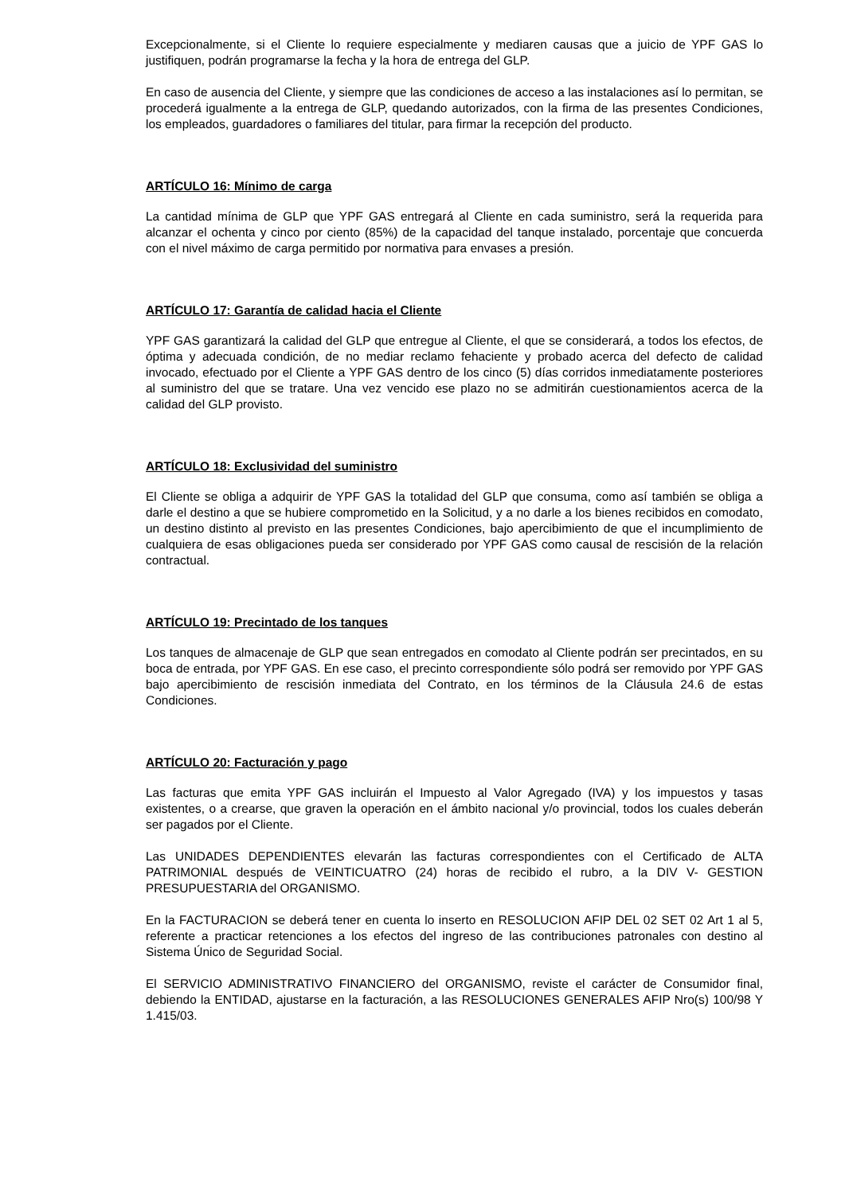Excepcionalmente, si el Cliente lo requiere especialmente y mediaren causas que a juicio de YPF GAS lo justifiquen, podrán programarse la fecha y la hora de entrega del GLP.
En caso de ausencia del Cliente, y siempre que las condiciones de acceso a las instalaciones así lo permitan, se procederá igualmente a la entrega de GLP, quedando autorizados, con la firma de las presentes Condiciones, los empleados, guardadores o familiares del titular, para firmar la recepción del producto.
ARTÍCULO 16: Mínimo de carga
La cantidad mínima de GLP que YPF GAS entregará al Cliente en cada suministro, será la requerida para alcanzar el ochenta y cinco por ciento (85%) de la capacidad del tanque instalado, porcentaje que concuerda con el nivel máximo de carga permitido por normativa para envases a presión.
ARTÍCULO 17: Garantía de calidad hacia el Cliente
YPF GAS garantizará la calidad del GLP que entregue al Cliente, el que se considerará, a todos los efectos, de óptima y adecuada condición, de no mediar reclamo fehaciente y probado acerca del defecto de calidad invocado, efectuado por el Cliente a YPF GAS dentro de los cinco (5) días corridos inmediatamente posteriores al suministro del que se tratare. Una vez vencido ese plazo no se admitirán cuestionamientos acerca de la calidad del GLP provisto.
ARTÍCULO 18: Exclusividad del suministro
El Cliente se obliga a adquirir de YPF GAS la totalidad del GLP que consuma, como así también se obliga a darle el destino a que se hubiere comprometido en la Solicitud, y a no darle a los bienes recibidos en comodato, un destino distinto al previsto en las presentes Condiciones, bajo apercibimiento de que el incumplimiento de cualquiera de esas obligaciones pueda ser considerado por YPF GAS como causal de rescisión de la relación contractual.
ARTÍCULO 19: Precintado de los tanques
Los tanques de almacenaje de GLP que sean entregados en comodato al Cliente podrán ser precintados, en su boca de entrada, por YPF GAS. En ese caso, el precinto correspondiente sólo podrá ser removido por YPF GAS bajo apercibimiento de rescisión inmediata del Contrato, en los términos de la Cláusula 24.6 de estas Condiciones.
ARTÍCULO 20: Facturación y pago
Las facturas que emita YPF GAS incluirán el Impuesto al Valor Agregado (IVA) y los impuestos y tasas existentes, o a crearse, que graven la operación en el ámbito nacional y/o provincial, todos los cuales deberán ser pagados por el Cliente.
Las UNIDADES DEPENDIENTES elevarán las facturas correspondientes con el Certificado de ALTA PATRIMONIAL después de VEINTICUATRO (24) horas de recibido el rubro, a la DIV V- GESTION PRESUPUESTARIA del ORGANISMO.
En la FACTURACION se deberá tener en cuenta lo inserto en RESOLUCION AFIP DEL 02 SET 02 Art 1 al 5, referente a practicar retenciones a los efectos del ingreso de las contribuciones patronales con destino al Sistema Único de Seguridad Social.
El SERVICIO ADMINISTRATIVO FINANCIERO del ORGANISMO, reviste el carácter de Consumidor final, debiendo la ENTIDAD, ajustarse en la facturación, a las RESOLUCIONES GENERALES AFIP Nro(s) 100/98 Y 1.415/03.